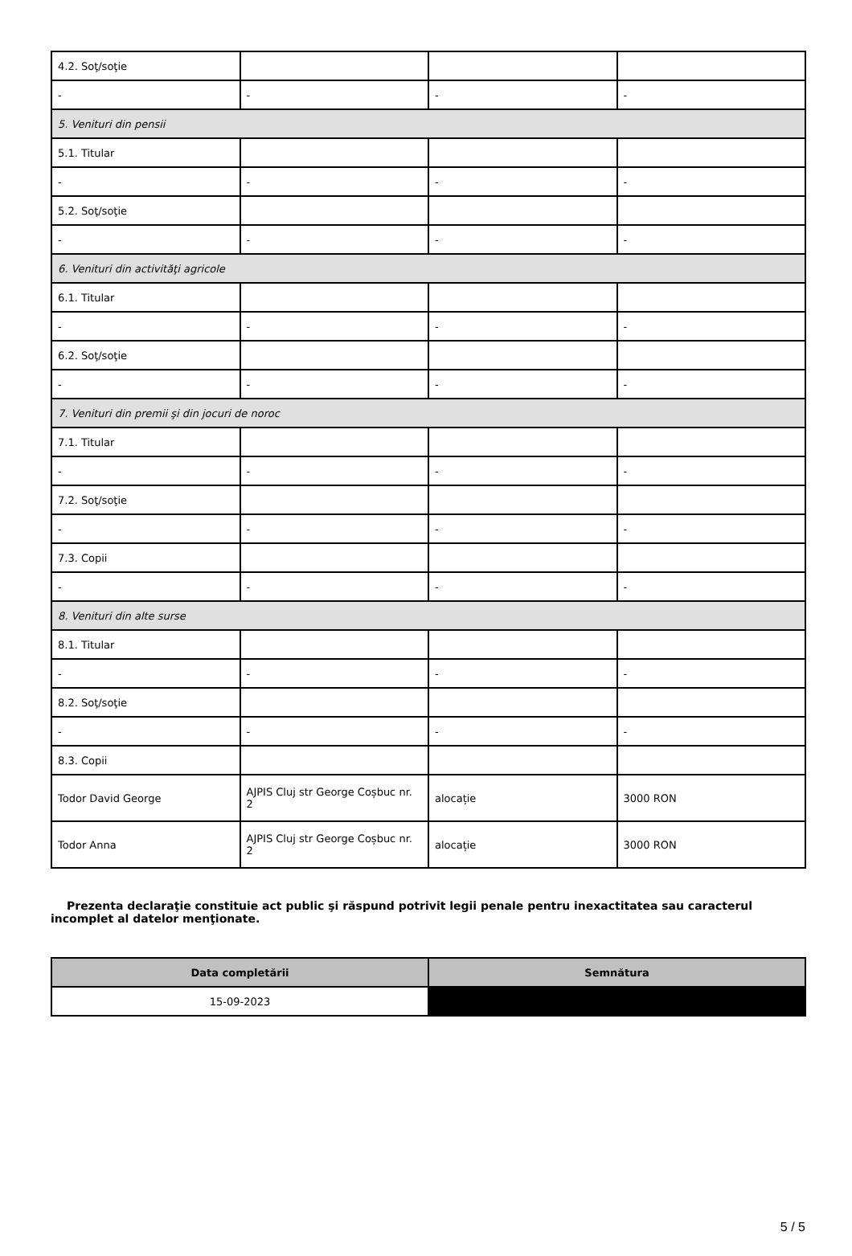| 4.2. Soţ/soţie | | | |
| - | - | - | - |
| 5. Venituri din pensii | | | |
| 5.1. Titular | | | |
| - | - | - | - |
| 5.2. Soţ/soţie | | | |
| - | - | - | - |
| 6. Venituri din activităţi agricole | | | |
| 6.1. Titular | | | |
| - | - | - | - |
| 6.2. Soţ/soţie | | | |
| - | - | - | - |
| 7. Venituri din premii şi din jocuri de noroc | | | |
| 7.1. Titular | | | |
| - | - | - | - |
| 7.2. Soţ/soţie | | | |
| - | - | - | - |
| 7.3. Copii | | | |
| - | - | - | - |
| 8. Venituri din alte surse | | | |
| 8.1. Titular | | | |
| - | - | - | - |
| 8.2. Soţ/soţie | | | |
| - | - | - | - |
| 8.3. Copii | | | |
| Todor David George | AJPIS Cluj str George Coșbuc nr. 2 | alocație | 3000 RON |
| Todor Anna | AJPIS Cluj str George Coșbuc nr. 2 | alocație | 3000 RON |
Prezenta declaraţie constituie act public şi răspund potrivit legii penale pentru inexactitatea sau caracterul incomplet al datelor menţionate.
| Data completării | Semnătura |
| --- | --- |
| 15-09-2023 | |
5 / 5